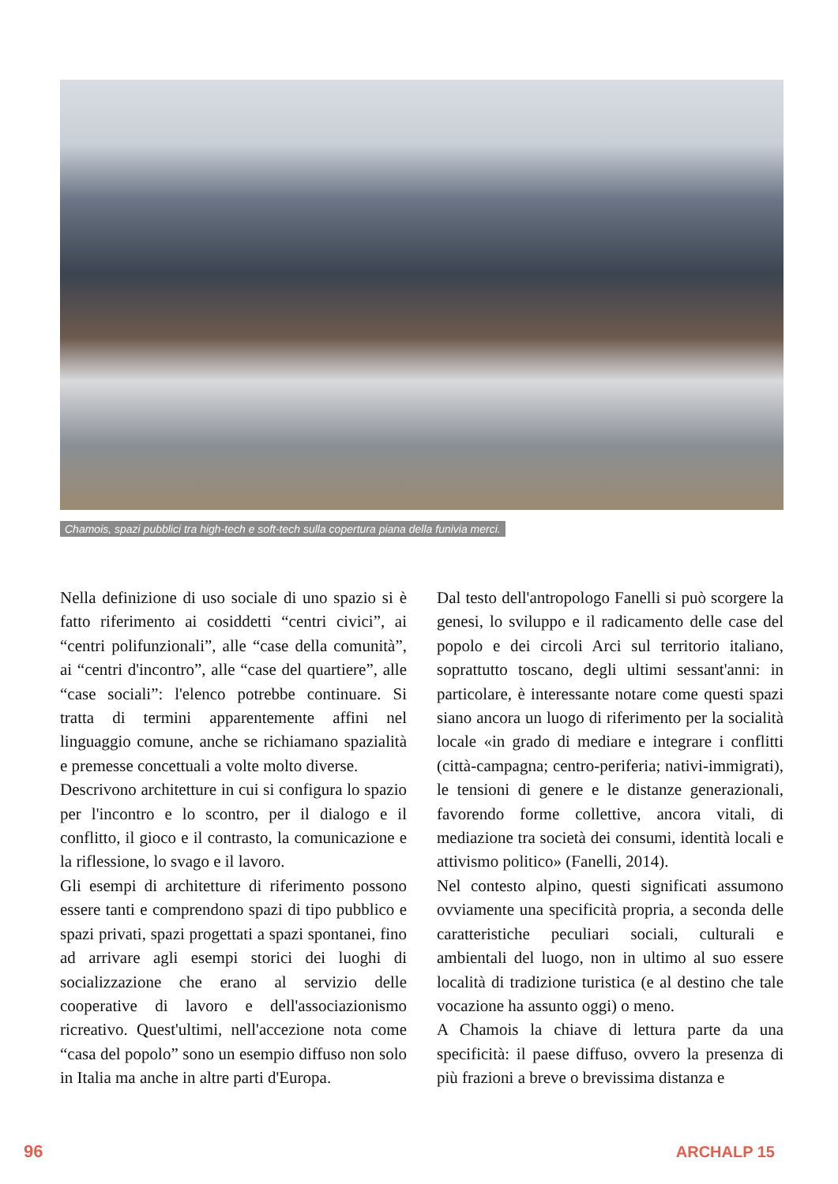Chamois, spazi pubblici tra high-tech e soft-tech sulla copertura piana della funivia merci.
Nella definizione di uso sociale di uno spazio si è fatto riferimento ai cosiddetti “centri civici”, ai “centri polifunzionali”, alle “case della comunità”, ai “centri d'incontro”, alle “case del quartiere”, alle “case sociali”: l'elenco potrebbe continuare. Si tratta di termini apparentemente affini nel linguaggio comune, anche se richiamano spazialità e premesse concettuali a volte molto diverse.
Descrivono architetture in cui si configura lo spazio per l'incontro e lo scontro, per il dialogo e il conflitto, il gioco e il contrasto, la comunicazione e la riflessione, lo svago e il lavoro.
Gli esempi di architetture di riferimento possono essere tanti e comprendono spazi di tipo pubblico e spazi privati, spazi progettati a spazi spontanei, fino ad arrivare agli esempi storici dei luoghi di socializzazione che erano al servizio delle cooperative di lavoro e dell'associazionismo ricreativo. Quest'ultimi, nell'accezione nota come “casa del popolo” sono un esempio diffuso non solo in Italia ma anche in altre parti d'Europa.
Dal testo dell'antropologo Fanelli si può scorgere la genesi, lo sviluppo e il radicamento delle case del popolo e dei circoli Arci sul territorio italiano, soprattutto toscano, degli ultimi sessant'anni: in particolare, è interessante notare come questi spazi siano ancora un luogo di riferimento per la socialità locale «in grado di mediare e integrare i conflitti (città-campagna; centro-periferia; nativi-immigrati), le tensioni di genere e le distanze generazionali, favorendo forme collettive, ancora vitali, di mediazione tra società dei consumi, identità locali e attivismo politico» (Fanelli, 2014).
Nel contesto alpino, questi significati assumono ovviamente una specificità propria, a seconda delle caratteristiche peculiari sociali, culturali e ambientali del luogo, non in ultimo al suo essere località di tradizione turistica (e al destino che tale vocazione ha assunto oggi) o meno.
A Chamois la chiave di lettura parte da una specificità: il paese diffuso, ovvero la presenza di più frazioni a breve o brevissima distanza e
96 ARCHALP 15